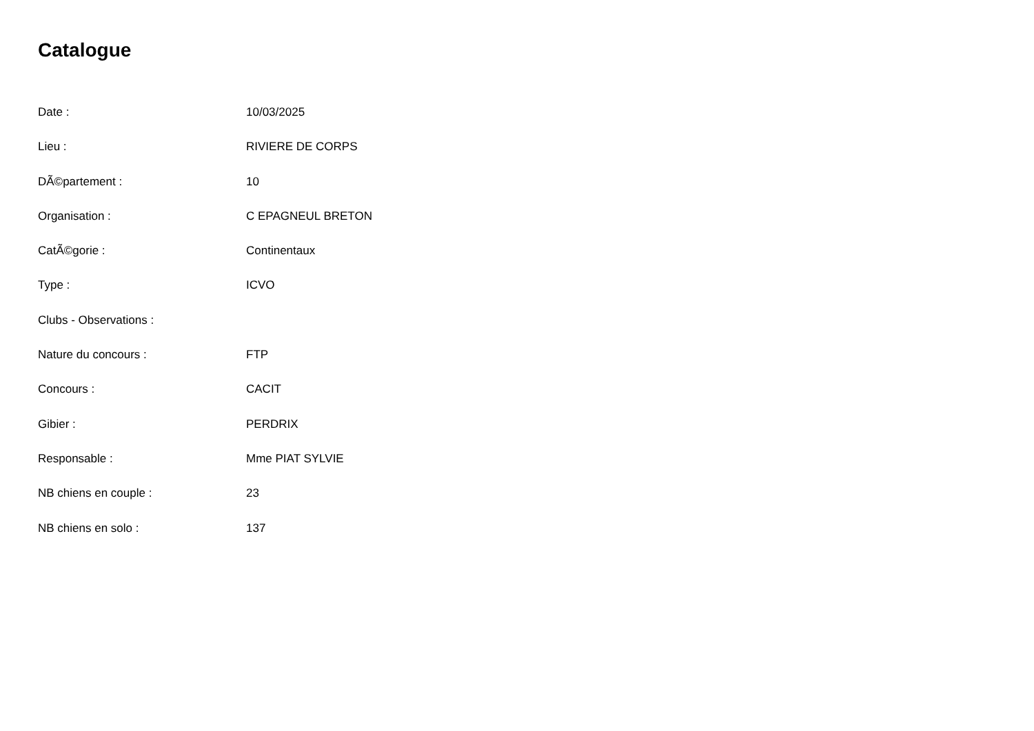Catalogue
Date : 10/03/2025
Lieu : RIVIERE DE CORPS
DÃ©partement : 10
Organisation : C EPAGNEUL BRETON
CatÃ©gorie : Continentaux
Type : ICVO
Clubs - Observations :
Nature du concours : FTP
Concours : CACIT
Gibier : PERDRIX
Responsable : Mme PIAT SYLVIE
NB chiens en couple : 23
NB chiens en solo : 137